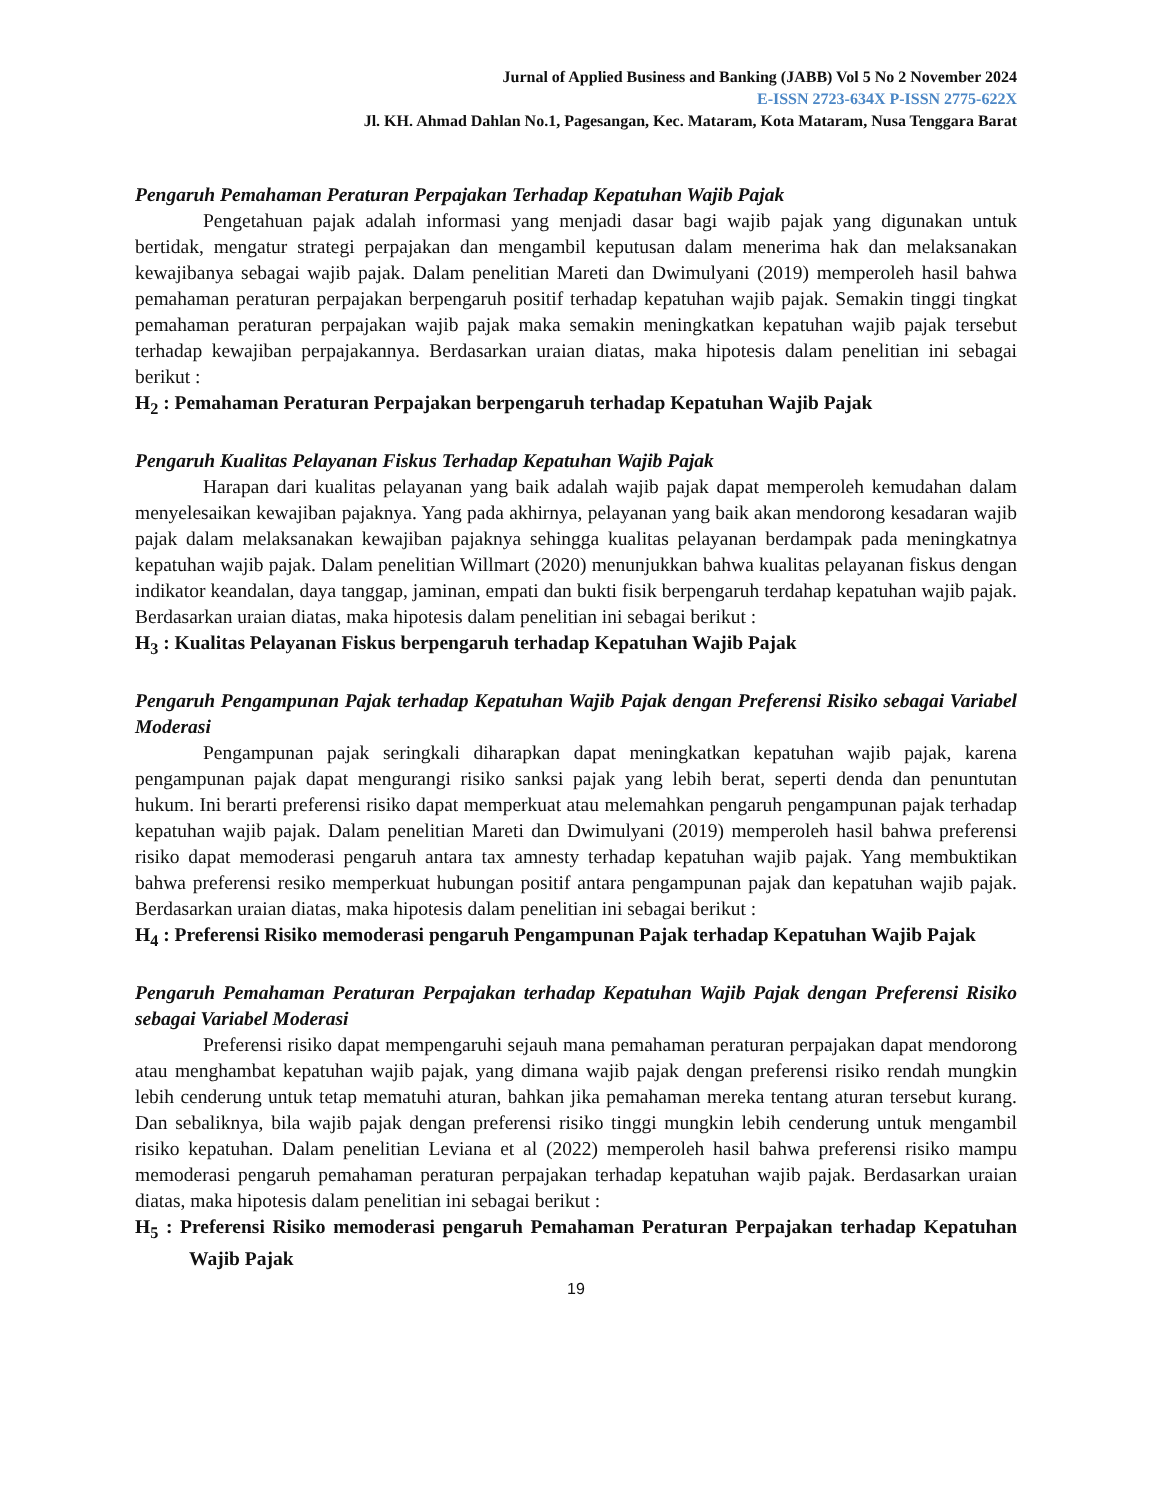Jurnal of Applied Business and Banking (JABB) Vol 5 No 2 November 2024
E-ISSN 2723-634X P-ISSN 2775-622X
Jl. KH. Ahmad Dahlan No.1, Pagesangan, Kec. Mataram, Kota Mataram, Nusa Tenggara Barat
Pengaruh Pemahaman Peraturan Perpajakan Terhadap Kepatuhan Wajib Pajak
Pengetahuan pajak adalah informasi yang menjadi dasar bagi wajib pajak yang digunakan untuk bertidak, mengatur strategi perpajakan dan mengambil keputusan dalam menerima hak dan melaksanakan kewajibanya sebagai wajib pajak. Dalam penelitian Mareti dan Dwimulyani (2019) memperoleh hasil bahwa pemahaman peraturan perpajakan berpengaruh positif terhadap kepatuhan wajib pajak. Semakin tinggi tingkat pemahaman peraturan perpajakan wajib pajak maka semakin meningkatkan kepatuhan wajib pajak tersebut terhadap kewajiban perpajakannya. Berdasarkan uraian diatas, maka hipotesis dalam penelitian ini sebagai berikut :
H<sub>2</sub> : Pemahaman Peraturan Perpajakan berpengaruh terhadap Kepatuhan Wajib Pajak
Pengaruh Kualitas Pelayanan Fiskus Terhadap Kepatuhan Wajib Pajak
Harapan dari kualitas pelayanan yang baik adalah wajib pajak dapat memperoleh kemudahan dalam menyelesaikan kewajiban pajaknya. Yang pada akhirnya, pelayanan yang baik akan mendorong kesadaran wajib pajak dalam melaksanakan kewajiban pajaknya sehingga kualitas pelayanan berdampak pada meningkatnya kepatuhan wajib pajak. Dalam penelitian Willmart (2020) menunjukkan bahwa kualitas pelayanan fiskus dengan indikator keandalan, daya tanggap, jaminan, empati dan bukti fisik berpengaruh terdahap kepatuhan wajib pajak. Berdasarkan uraian diatas, maka hipotesis dalam penelitian ini sebagai berikut :
H<sub>3</sub> : Kualitas Pelayanan Fiskus berpengaruh terhadap Kepatuhan Wajib Pajak
Pengaruh Pengampunan Pajak terhadap Kepatuhan Wajib Pajak dengan Preferensi Risiko sebagai Variabel Moderasi
Pengampunan pajak seringkali diharapkan dapat meningkatkan kepatuhan wajib pajak, karena pengampunan pajak dapat mengurangi risiko sanksi pajak yang lebih berat, seperti denda dan penuntutan hukum. Ini berarti preferensi risiko dapat memperkuat atau melemahkan pengaruh pengampunan pajak terhadap kepatuhan wajib pajak. Dalam penelitian Mareti dan Dwimulyani (2019) memperoleh hasil bahwa preferensi risiko dapat memoderasi pengaruh antara tax amnesty terhadap kepatuhan wajib pajak. Yang membuktikan bahwa preferensi resiko memperkuat hubungan positif antara pengampunan pajak dan kepatuhan wajib pajak. Berdasarkan uraian diatas, maka hipotesis dalam penelitian ini sebagai berikut :
H<sub>4</sub> : Preferensi Risiko memoderasi pengaruh Pengampunan Pajak terhadap Kepatuhan Wajib Pajak
Pengaruh Pemahaman Peraturan Perpajakan terhadap Kepatuhan Wajib Pajak dengan Preferensi Risiko sebagai Variabel Moderasi
Preferensi risiko dapat mempengaruhi sejauh mana pemahaman peraturan perpajakan dapat mendorong atau menghambat kepatuhan wajib pajak, yang dimana wajib pajak dengan preferensi risiko rendah mungkin lebih cenderung untuk tetap mematuhi aturan, bahkan jika pemahaman mereka tentang aturan tersebut kurang. Dan sebaliknya, bila wajib pajak dengan preferensi risiko tinggi mungkin lebih cenderung untuk mengambil risiko kepatuhan. Dalam penelitian Leviana et al (2022) memperoleh hasil bahwa preferensi risiko mampu memoderasi pengaruh pemahaman peraturan perpajakan terhadap kepatuhan wajib pajak. Berdasarkan uraian diatas, maka hipotesis dalam penelitian ini sebagai berikut :
H<sub>5</sub> : Preferensi Risiko memoderasi pengaruh Pemahaman Peraturan Perpajakan terhadap Kepatuhan Wajib Pajak
19